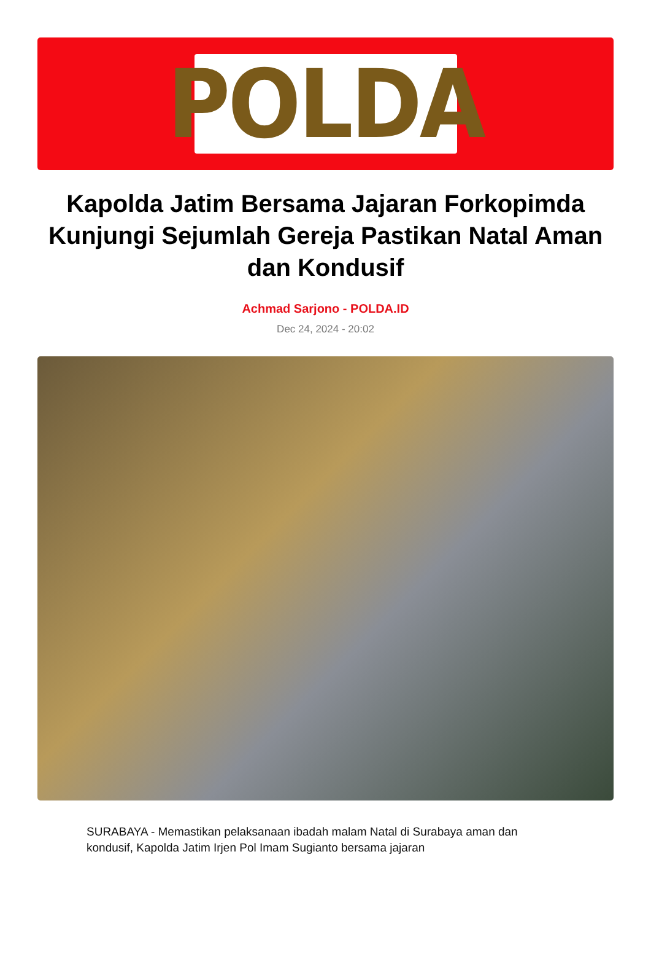POLDA
Kapolda Jatim Bersama Jajaran Forkopimda Kunjungi Sejumlah Gereja Pastikan Natal Aman dan Kondusif
Achmad Sarjono - POLDA.ID
Dec 24, 2024 - 20:02
SURABAYA - Memastikan pelaksanaan ibadah malam Natal di Surabaya aman dan kondusif, Kapolda Jatim Irjen Pol Imam Sugianto bersama jajaran